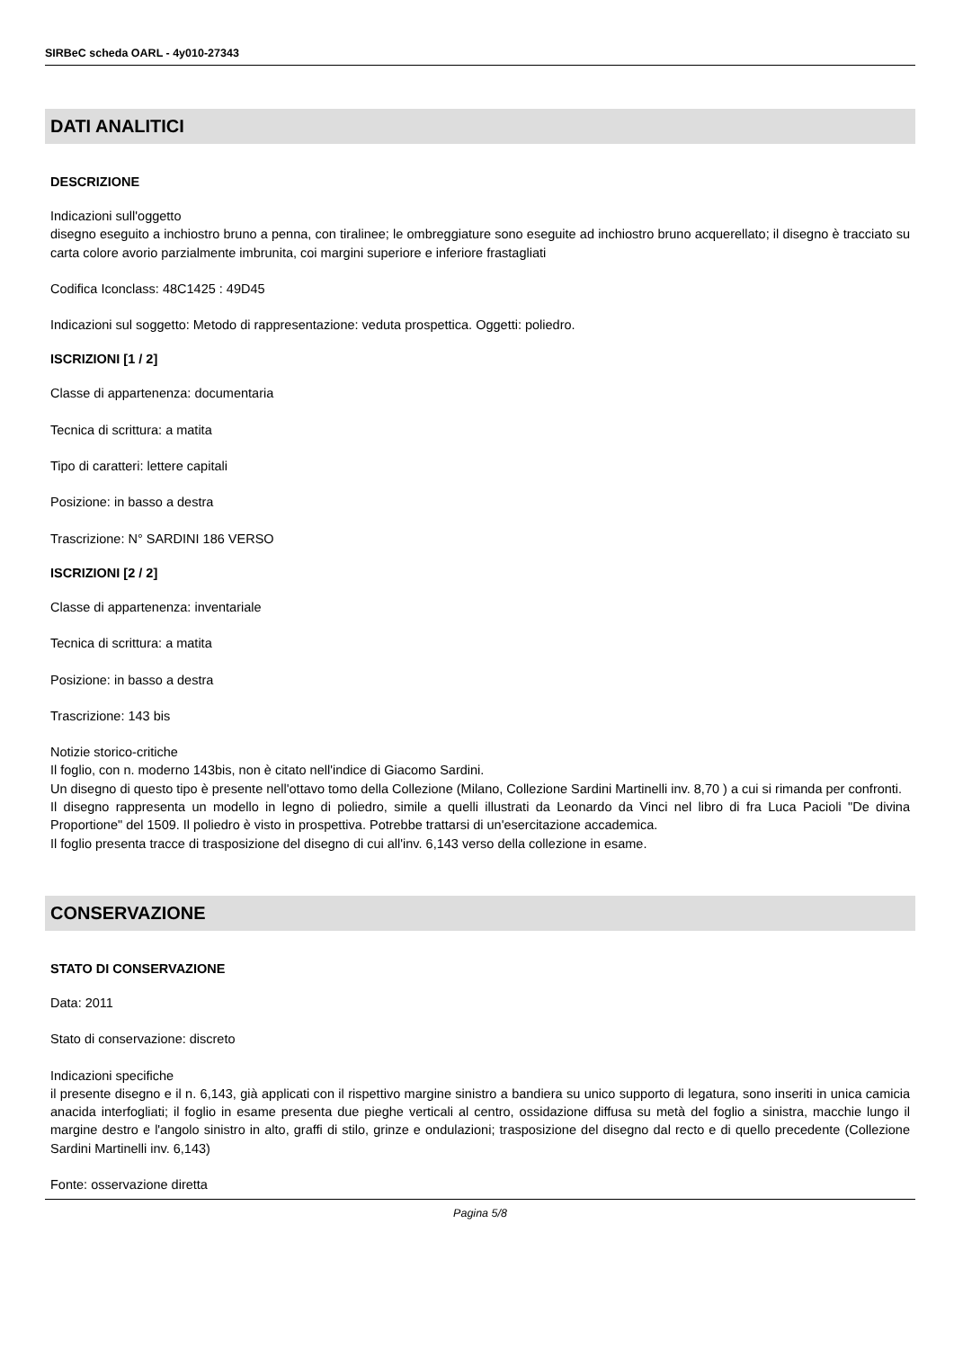SIRBeC scheda OARL - 4y010-27343
DATI ANALITICI
DESCRIZIONE
Indicazioni sull'oggetto
disegno eseguito a inchiostro bruno a penna, con tiralinee; le ombreggiature sono eseguite ad inchiostro bruno acquerellato; il disegno è tracciato su carta colore avorio parzialmente imbrunita, coi margini superiore e inferiore frastagliati
Codifica Iconclass: 48C1425 : 49D45
Indicazioni sul soggetto: Metodo di rappresentazione: veduta prospettica. Oggetti: poliedro.
ISCRIZIONI [1 / 2]
Classe di appartenenza: documentaria
Tecnica di scrittura: a matita
Tipo di caratteri: lettere capitali
Posizione: in basso a destra
Trascrizione: N° SARDINI 186 VERSO
ISCRIZIONI [2 / 2]
Classe di appartenenza: inventariale
Tecnica di scrittura: a matita
Posizione: in basso a destra
Trascrizione: 143 bis
Notizie storico-critiche
Il foglio, con n. moderno 143bis, non è citato nell'indice di Giacomo Sardini.
Un disegno di questo tipo è presente nell'ottavo tomo della Collezione (Milano, Collezione Sardini Martinelli inv. 8,70 ) a cui si rimanda per confronti.
Il disegno rappresenta un modello in legno di poliedro, simile a quelli illustrati da Leonardo da Vinci nel libro di fra Luca Pacioli "De divina Proportione" del 1509. Il poliedro è visto in prospettiva. Potrebbe trattarsi di un'esercitazione accademica.
Il foglio presenta tracce di trasposizione del disegno di cui all'inv. 6,143 verso della collezione in esame.
CONSERVAZIONE
STATO DI CONSERVAZIONE
Data: 2011
Stato di conservazione: discreto
Indicazioni specifiche
il presente disegno e il n. 6,143, già applicati con il rispettivo margine sinistro a bandiera su unico supporto di legatura, sono inseriti in unica camicia anacida interfogliati; il foglio in esame presenta due pieghe verticali al centro, ossidazione diffusa su metà del foglio a sinistra, macchie lungo il margine destro e l'angolo sinistro in alto, graffi di stilo, grinze e ondulazioni; trasposizione del disegno dal recto e di quello precedente (Collezione Sardini Martinelli inv. 6,143)
Fonte: osservazione diretta
Pagina 5/8